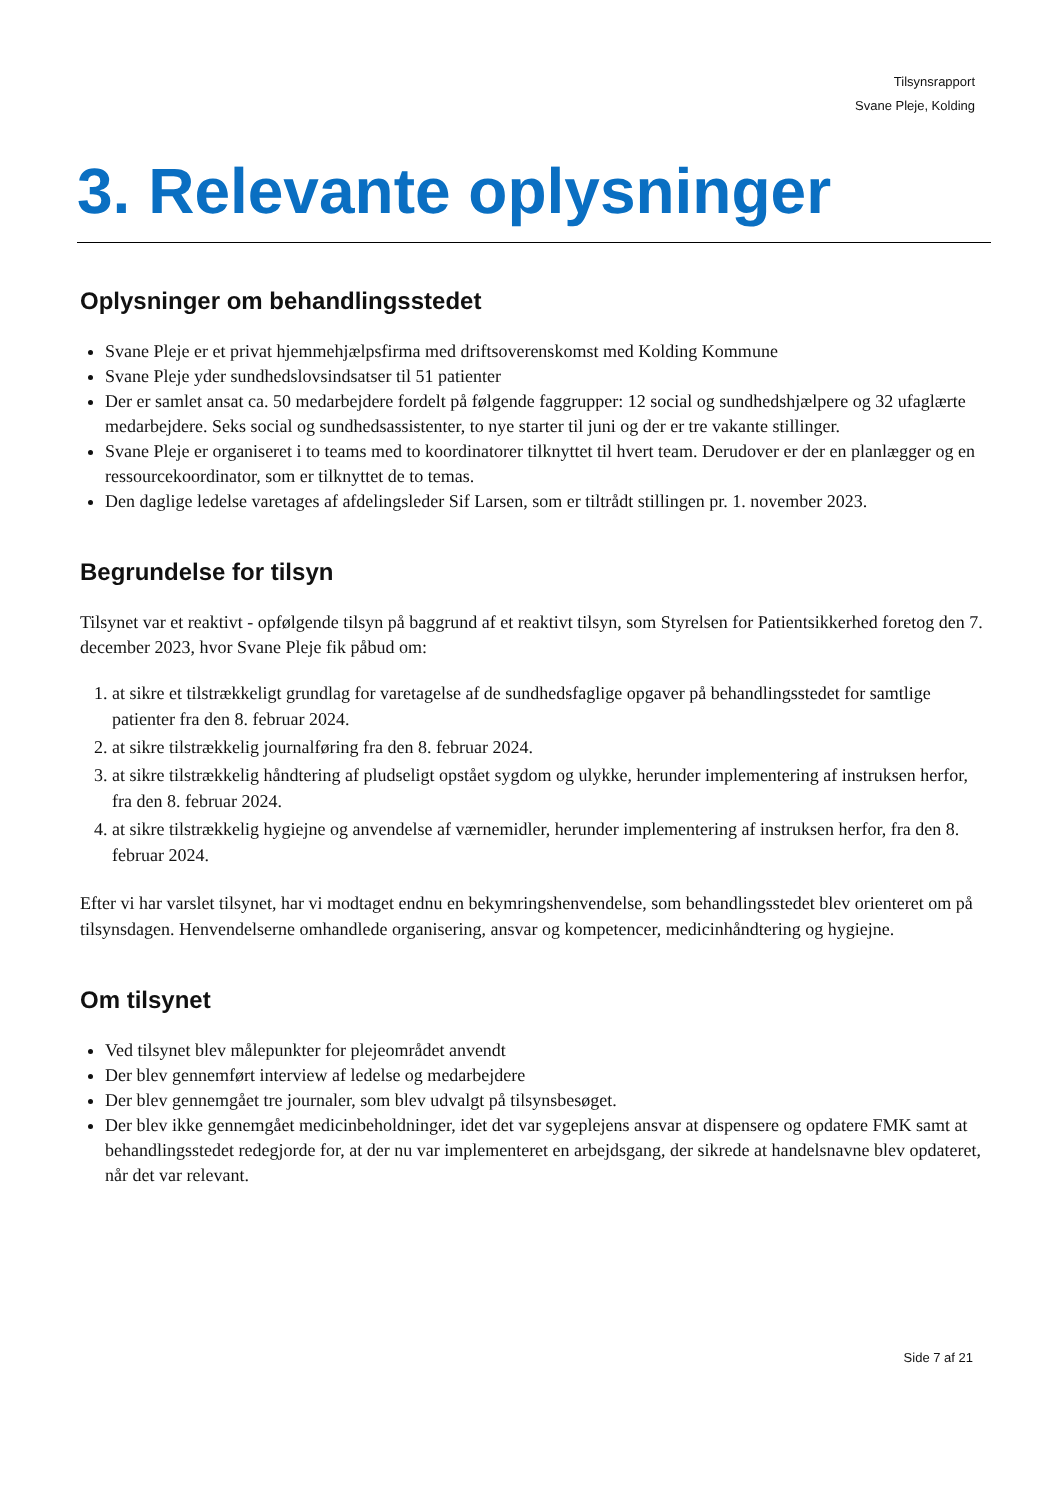Tilsynsrapport
Svane Pleje, Kolding
3. Relevante oplysninger
Oplysninger om behandlingsstedet
Svane Pleje er et privat hjemmehjælpsfirma med driftsoverenskomst med Kolding Kommune
Svane Pleje yder sundhedslovsindsatser til 51 patienter
Der er samlet ansat ca. 50 medarbejdere fordelt på følgende faggrupper: 12 social og sundhedshjælpere og 32 ufaglærte medarbejdere. Seks social og sundhedsassistenter, to nye starter til juni og der er tre vakante stillinger.
Svane Pleje er organiseret i to teams med to koordinatorer tilknyttet til hvert team. Derudover er der en planlægger og en ressourcekoordinator, som er tilknyttet de to temas.
Den daglige ledelse varetages af afdelingsleder Sif Larsen, som er tiltrådt stillingen pr. 1. november 2023.
Begrundelse for tilsyn
Tilsynet var et reaktivt - opfølgende tilsyn på baggrund af et reaktivt tilsyn, som Styrelsen for Patientsikkerhed foretog den 7. december 2023, hvor Svane Pleje fik påbud om:
1. at sikre et tilstrækkeligt grundlag for varetagelse af de sundhedsfaglige opgaver på behandlingsstedet for samtlige patienter fra den 8. februar 2024.
2. at sikre tilstrækkelig journalføring fra den 8. februar 2024.
3. at sikre tilstrækkelig håndtering af pludseligt opstået sygdom og ulykke, herunder implementering af instruksen herfor, fra den 8. februar 2024.
4. at sikre tilstrækkelig hygiejne og anvendelse af værnemidler, herunder implementering af instruksen herfor, fra den 8. februar 2024.
Efter vi har varslet tilsynet, har vi modtaget endnu en bekymringshenvendelse, som behandlingsstedet blev orienteret om på tilsynsdagen. Henvendelserne omhandlede organisering, ansvar og kompetencer, medicinhåndtering og hygiejne.
Om tilsynet
Ved tilsynet blev målepunkter for plejeområdet anvendt
Der blev gennemført interview af ledelse og medarbejdere
Der blev gennemgået tre journaler, som blev udvalgt på tilsynsbesøget.
Der blev ikke gennemgået medicinbeholdninger, idet det var sygeplejens ansvar at dispensere og opdatere FMK samt at behandlingsstedet redegjorde for, at der nu var implementeret en arbejdsgang, der sikrede at handelsnavne blev opdateret, når det var relevant.
Side 7 af 21